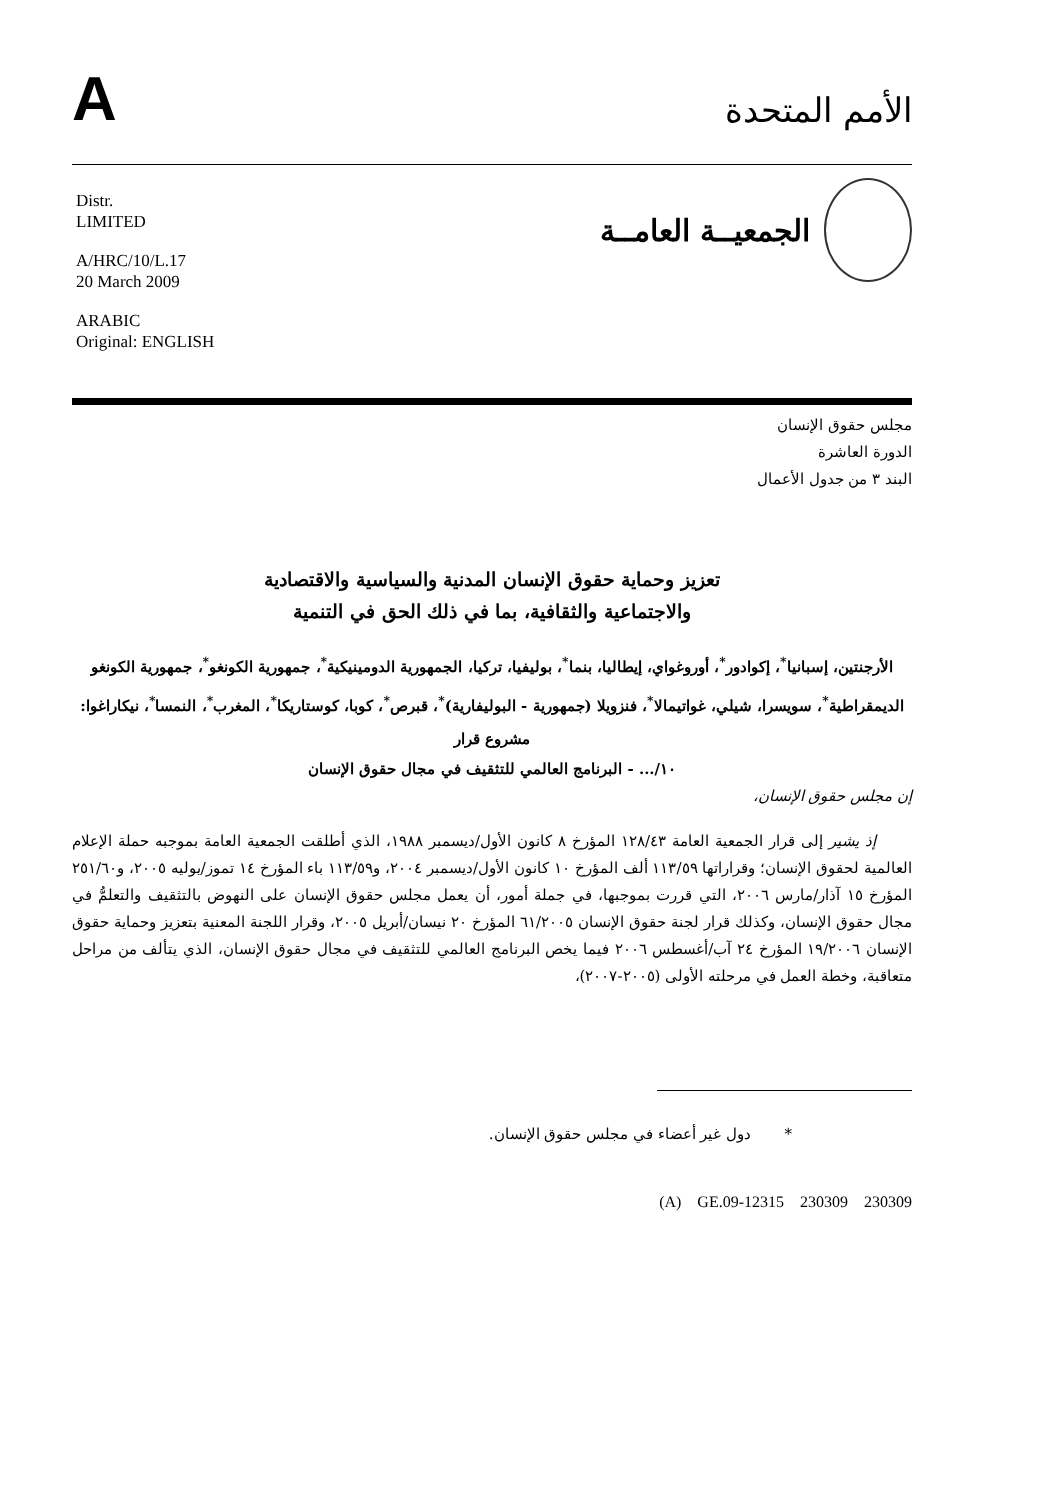A
الأمم المتحدة
Distr.
LIMITED
A/HRC/10/L.17
20 March 2009
ARABIC
Original: ENGLISH
الجمعيــة العامــة
مجلس حقوق الإنسان
الدورة العاشرة
البند ٣ من جدول الأعمال
تعزيز وحماية حقوق الإنسان المدنية والسياسية والاقتصادية
والاجتماعية والثقافية، بما في ذلك الحق في التنمية
الأرجنتين، إسبانيا<sup>*</sup>، إكوادور<sup>*</sup>، أوروغواي، إيطاليا، بنما<sup>*</sup>، بوليفيا، تركيا، الجمهورية الدومينيكية<sup>*</sup>، جمهورية الكونغو<sup>*</sup>، جمهورية الكونغو الديمقراطية<sup>*</sup>، سويسرا، شيلي، غواتيمالا<sup>*</sup>، فنزويلا (جمهورية - البوليفارية)<sup>*</sup>، قبرص<sup>*</sup>، كوبا، كوستاريكا<sup>*</sup>، المغرب<sup>*</sup>، النمسا<sup>*</sup>، نيكاراغوا: مشروع قرار
١٠/... - البرنامج العالمي للتثقيف في مجال حقوق الإنسان
إن مجلس حقوق الإنسان،
إذ يشير إلى قرار الجمعية العامة ١٢٨/٤٣ المؤرخ ٨ كانون الأول/ديسمبر ١٩٨٨، الذي أطلقت الجمعية العامة بموجبه حملة الإعلام العالمية لحقوق الإنسان؛ وقراراتها ١١٣/٥٩ ألف المؤرخ ١٠ كانون الأول/ديسمبر ٢٠٠٤، و١١٣/٥٩ باء المؤرخ ١٤ تموز/يوليه ٢٠٠٥، و٢٥١/٦٠ المؤرخ ١٥ آذار/مارس ٢٠٠٦، التي قررت بموجبها، في جملة أمور، أن يعمل مجلس حقوق الإنسان على النهوض بالتثقيف والتعلمُّ في مجال حقوق الإنسان، وكذلك قرار لجنة حقوق الإنسان ٦١/٢٠٠٥ المؤرخ ٢٠ نيسان/أبريل ٢٠٠٥، وقرار اللجنة المعنية بتعزيز وحماية حقوق الإنسان ١٩/٢٠٠٦ المؤرخ ٢٤ آب/أغسطس ٢٠٠٦ فيما يخص البرنامج العالمي للتثقيف في مجال حقوق الإنسان، الذي يتألف من مراحل متعاقبة، وخطة العمل في مرحلته الأولى (٢٠٠٥-٢٠٠٧)،
* دول غير أعضاء في مجلس حقوق الإنسان.
(A) GE.09-12315 230309 230309